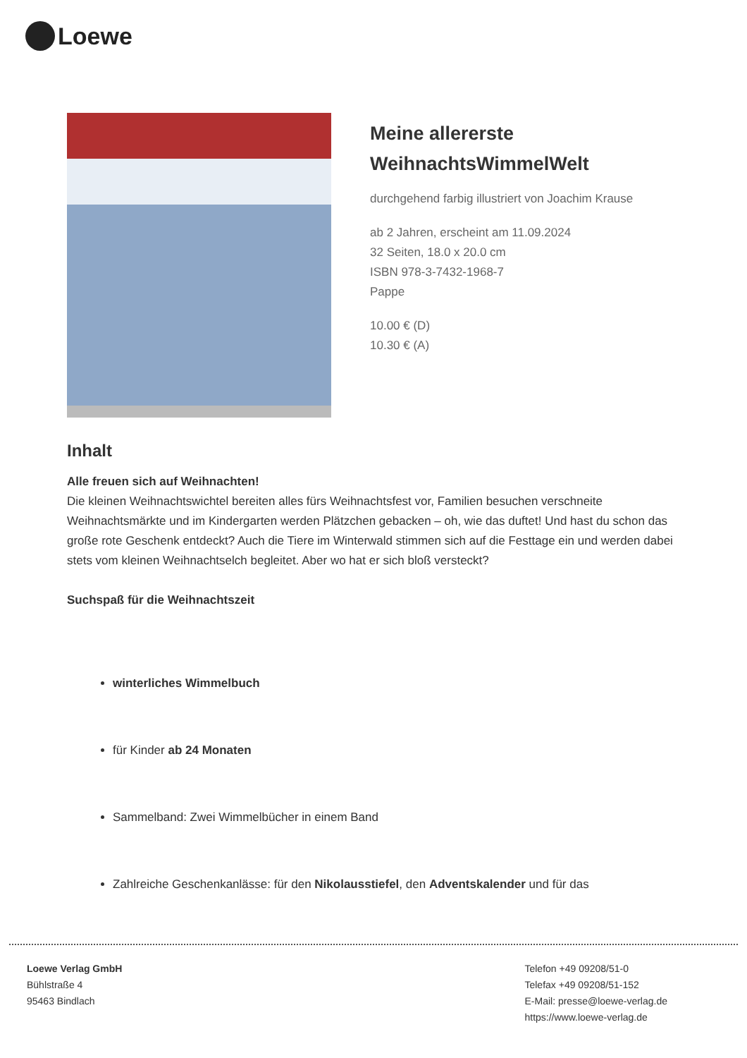Loewe
Meine allererste
WeihnachtsWimmelWelt
durchgehend farbig illustriert von Joachim Krause
ab 2 Jahren, erscheint am 11.09.2024
32 Seiten, 18.0 x 20.0 cm
ISBN 978-3-7432-1968-7
Pappe
10.00 € (D)
10.30 € (A)
Inhalt
Alle freuen sich auf Weihnachten!
Die kleinen Weihnachtswichtel bereiten alles fürs Weihnachtsfest vor, Familien besuchen verschneite Weihnachtsmärkte und im Kindergarten werden Plätzchen gebacken – oh, wie das duftet! Und hast du schon das große rote Geschenk entdeckt? Auch die Tiere im Winterwald stimmen sich auf die Festtage ein und werden dabei stets vom kleinen Weihnachtselch begleitet. Aber wo hat er sich bloß versteckt?
Suchspaß für die Weihnachtszeit
winterliches Wimmelbuch
für Kinder ab 24 Monaten
Sammelband: Zwei Wimmelbücher in einem Band
Zahlreiche Geschenkanlässe: für den Nikolausstiefel, den Adventskalender und für das
Loewe Verlag GmbH
Bühlstraße 4
95463 Bindlach
Telefon +49 09208/51-0
Telefax +49 09208/51-152
E-Mail: presse@loewe-verlag.de
https://www.loewe-verlag.de